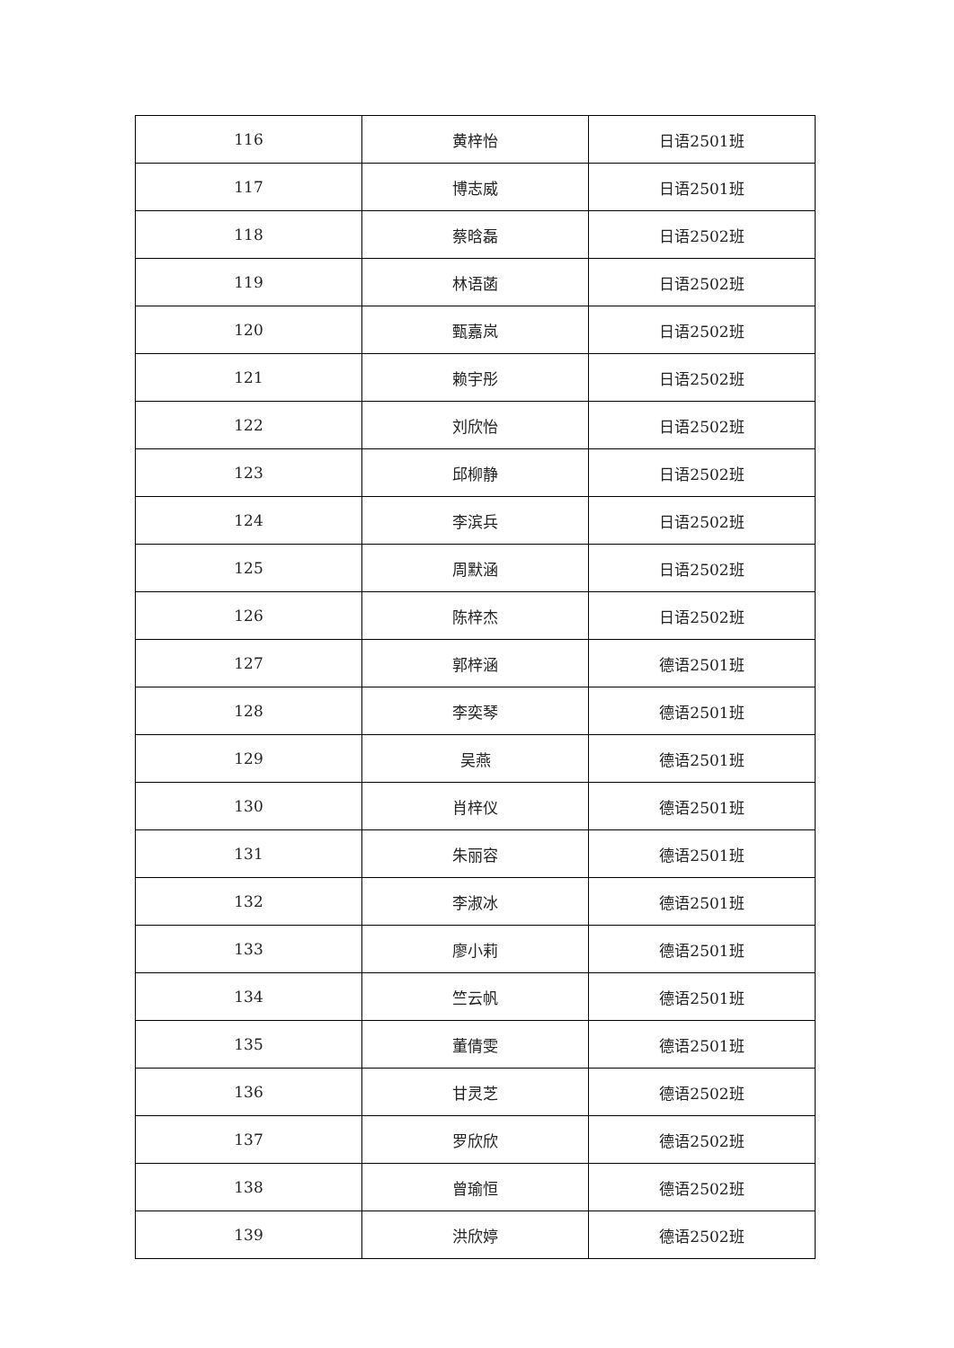| 116 | 黄梓怡 | 日语2501班 |
| 117 | 博志威 | 日语2501班 |
| 118 | 蔡晗磊 | 日语2502班 |
| 119 | 林语菡 | 日语2502班 |
| 120 | 甄嘉岚 | 日语2502班 |
| 121 | 赖宇彤 | 日语2502班 |
| 122 | 刘欣怡 | 日语2502班 |
| 123 | 邱柳静 | 日语2502班 |
| 124 | 李滨兵 | 日语2502班 |
| 125 | 周默涵 | 日语2502班 |
| 126 | 陈梓杰 | 日语2502班 |
| 127 | 郭梓涵 | 德语2501班 |
| 128 | 李奕琴 | 德语2501班 |
| 129 | 吴燕 | 德语2501班 |
| 130 | 肖梓仪 | 德语2501班 |
| 131 | 朱丽容 | 德语2501班 |
| 132 | 李淑冰 | 德语2501班 |
| 133 | 廖小莉 | 德语2501班 |
| 134 | 竺云帆 | 德语2501班 |
| 135 | 董倩雯 | 德语2501班 |
| 136 | 甘灵芝 | 德语2502班 |
| 137 | 罗欣欣 | 德语2502班 |
| 138 | 曾瑜恒 | 德语2502班 |
| 139 | 洪欣婷 | 德语2502班 |